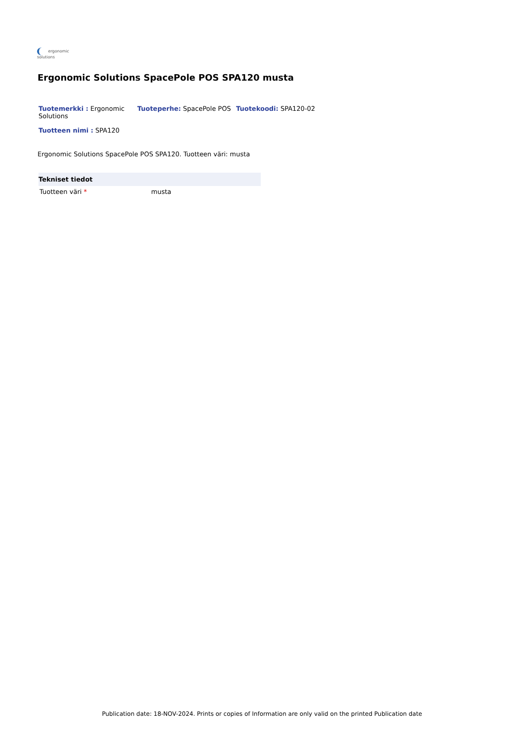ergonomic
solutions
Ergonomic Solutions SpacePole POS SPA120 musta
Tuotemerkki : Ergonomic Solutions
Tuoteperhe: SpacePole POS Tuotekoodi: SPA120-02
Tuotteen nimi : SPA120
Ergonomic Solutions SpacePole POS SPA120. Tuotteen väri: musta
| Tekniset tiedot | |
| --- | --- |
| Tuotteen väri * | musta |
Publication date: 18-NOV-2024. Prints or copies of Information are only valid on the printed Publication date